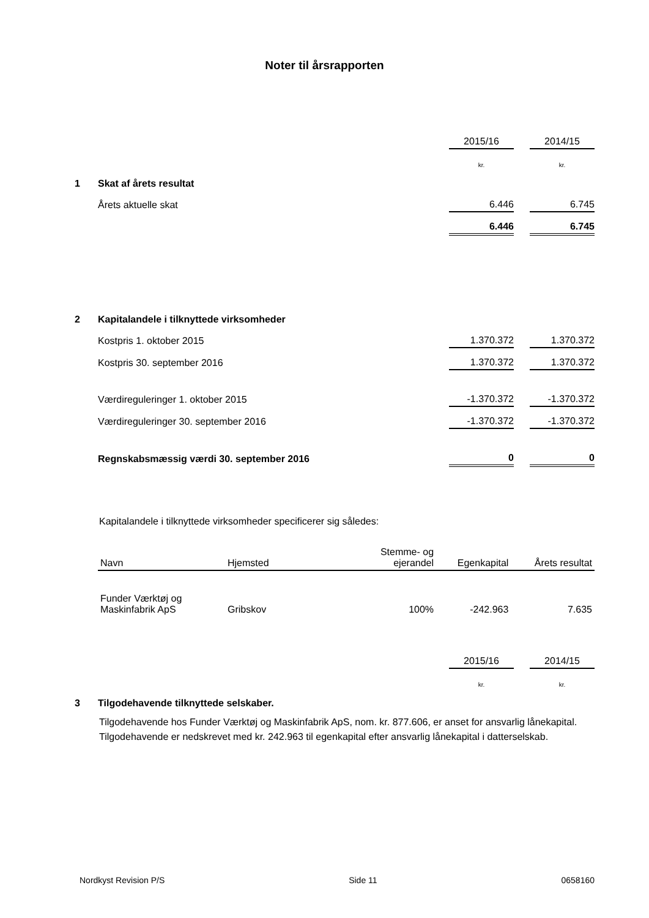Noter til årsrapporten
| | | 2015/16 | | 2014/15 |
| | | kr. | | kr. |
| 1 | Skat af årets resultat | | | |
| | Årets aktuelle skat | 6.446 | | 6.745 |
| | | 6.446 | | 6.745 |
| 2 | Kapitalandele i tilknyttede virksomheder | | | |
| | Kostpris 1. oktober 2015 | 1.370.372 | | 1.370.372 |
| | Kostpris 30. september 2016 | 1.370.372 | | 1.370.372 |
| | Værdireguleringer 1. oktober 2015 | -1.370.372 | | -1.370.372 |
| | Værdireguleringer 30. september 2016 | -1.370.372 | | -1.370.372 |
| | Regnskabsmæssig værdi 30. september 2016 | 0 | | 0 |
Kapitalandele i tilknyttede virksomheder specificerer sig således:
| Navn | Hjemsted | Stemme- og ejerandel | Egenkapital | Årets resultat |
| --- | --- | --- | --- | --- |
| Funder Værktøj og Maskinfabrik ApS | Gribskov | 100% | -242.963 | 7.635 |
| | | 2015/16 | | 2014/15 |
| | | kr. | | kr. |
| 3 | Tilgodehavende tilknyttede selskaber. | | | |
Tilgodehavende hos Funder Værktøj og Maskinfabrik ApS, nom. kr. 877.606, er anset for ansvarlig lånekapital. Tilgodehavende er nedskrevet med kr. 242.963 til egenkapital efter ansvarlig lånekapital i datterselskab.
Nordkyst Revision P/S Side 11 0658160